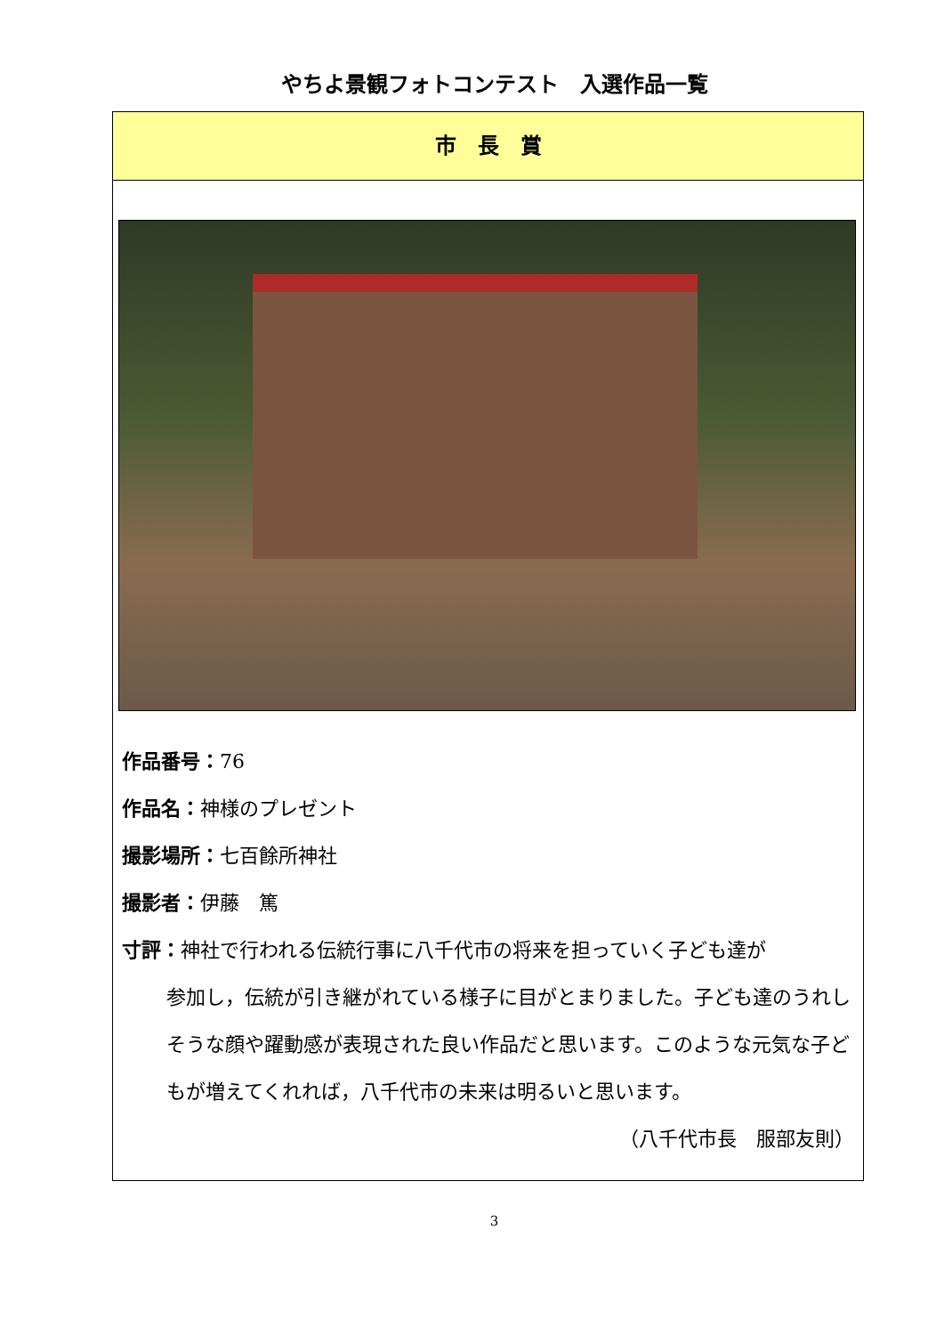やちよ景観フォトコンテスト　入選作品一覧
市　長　賞
作品番号：76
作品名：神様のプレゼント
撮影場所：七百餘所神社
撮影者：伊藤　篤
寸評：神社で行われる伝統行事に八千代市の将来を担っていく子ども達が
参加し，伝統が引き継がれている様子に目がとまりました。子ども達のうれしそうな顔や躍動感が表現された良い作品だと思います。このような元気な子どもが増えてくれれば，八千代市の未来は明るいと思います。
（八千代市長　服部友則）
3